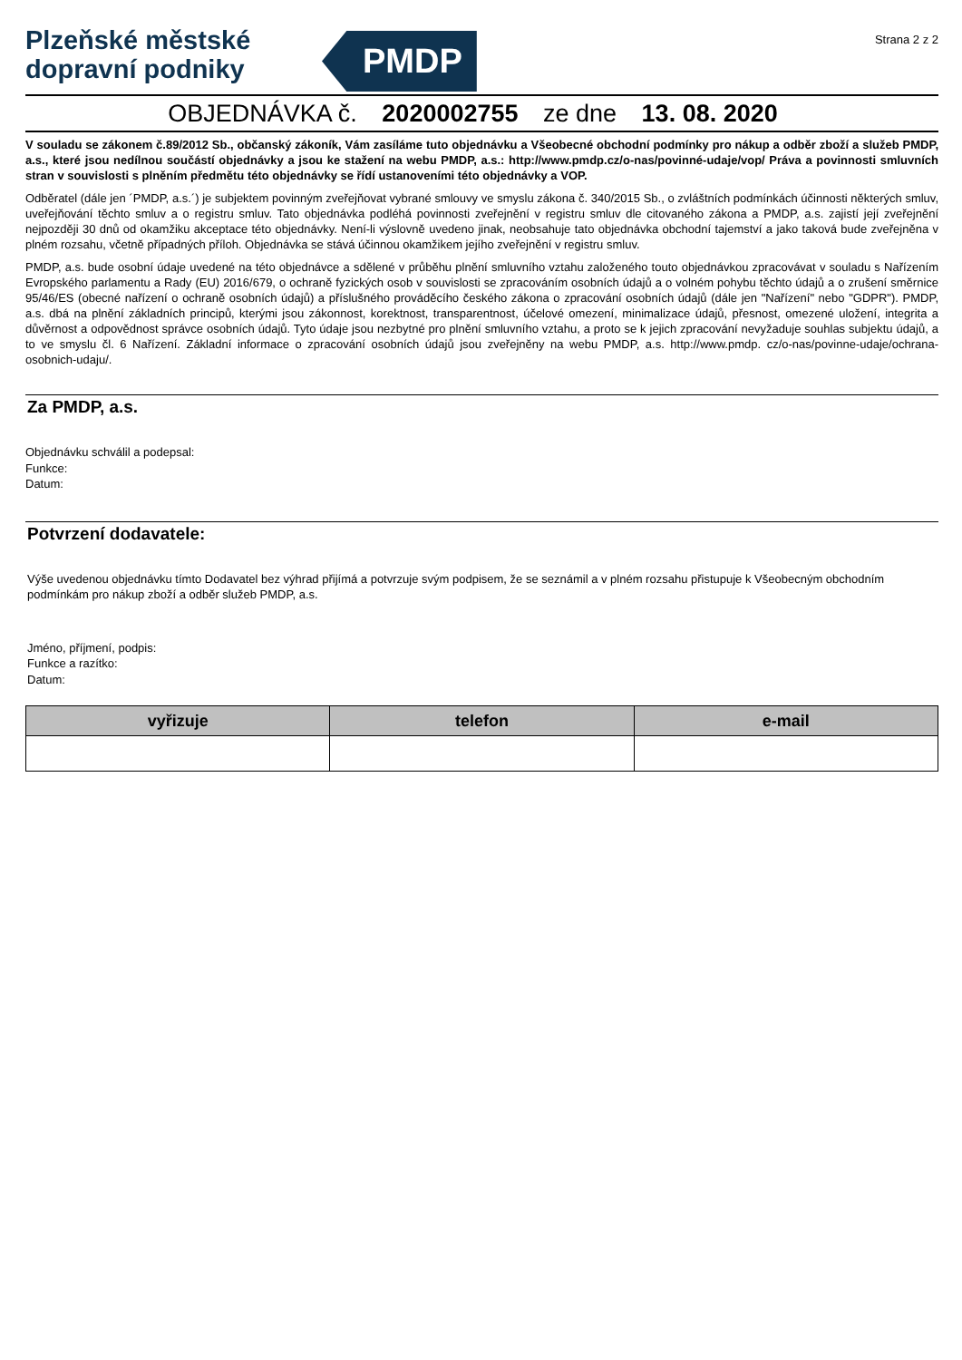Plzeňské městské
dopravní podniky
PMDP
Strana 2 z 2
OBJEDNÁVKA č. 2020002755 ze dne 13. 08. 2020
V souladu se zákonem č.89/2012 Sb., občanský zákoník, Vám zasíláme tuto objednávku a Všeobecné obchodní podmínky pro nákup a odběr zboží a služeb PMDP, a.s., které jsou nedílnou součástí objednávky a jsou ke stažení na webu PMDP, a.s.: http://www.pmdp.cz/o-nas/povinné-udaje/vop/ Práva a povinnosti smluvních stran v souvislosti s plněním předmětu této objednávky se řídí ustanoveními této objednávky a VOP.
Odběratel (dále jen ´PMDP, a.s.´) je subjektem povinným zveřejňovat vybrané smlouvy ve smyslu zákona č. 340/2015 Sb., o zvláštních podmínkách účinnosti některých smluv, uveřejňování těchto smluv a o registru smluv. Tato objednávka podléhá povinnosti zveřejnění v registru smluv dle citovaného zákona a PMDP, a.s. zajistí její zveřejnění nejpozději 30 dnů od okamžiku akceptace této objednávky. Není-li výslovně uvedeno jinak, neobsahuje tato objednávka obchodní tajemství a jako taková bude zveřejněna v plném rozsahu, včetně případných příloh. Objednávka se stává účinnou okamžikem jejího zveřejnění v registru smluv.
PMDP, a.s. bude osobní údaje uvedené na této objednávce a sdělené v průběhu plnění smluvního vztahu založeného touto objednávkou zpracovávat v souladu s Nařízením Evropského parlamentu a Rady (EU) 2016/679, o ochraně fyzických osob v souvislosti se zpracováním osobních údajů a o volném pohybu těchto údajů a o zrušení směrnice 95/46/ES (obecné nařízení o ochraně osobních údajů) a příslušného prováděcího českého zákona o zpracování osobních údajů (dále jen "Nařízení" nebo "GDPR"). PMDP, a.s. dbá na plnění základních principů, kterými jsou zákonnost, korektnost, transparentnost, účelové omezení, minimalizace údajů, přesnost, omezené uložení, integrita a důvěrnost a odpovědnost správce osobních údajů. Tyto údaje jsou nezbytné pro plnění smluvního vztahu, a proto se k jejich zpracování nevyžaduje souhlas subjektu údajů, a to ve smyslu čl. 6 Nařízení. Základní informace o zpracování osobních údajů jsou zveřejněny na webu PMDP, a.s. http://www.pmdp. cz/o-nas/povinne-udaje/ochrana-osobnich-udaju/.
Za PMDP, a.s.
Objednávku schválil a podepsal:
Funkce:
Datum:
Potvrzení dodavatele:
Výše uvedenou objednávku tímto Dodavatel bez výhrad přijímá a potvrzuje svým podpisem, že se seznámil a v plném rozsahu přistupuje k Všeobecným obchodním podmínkám pro nákup zboží a odběr služeb PMDP, a.s.
Jméno, příjmení, podpis:
Funkce a razítko:
Datum:
| vyřizuje | telefon | e-mail |
| --- | --- | --- |